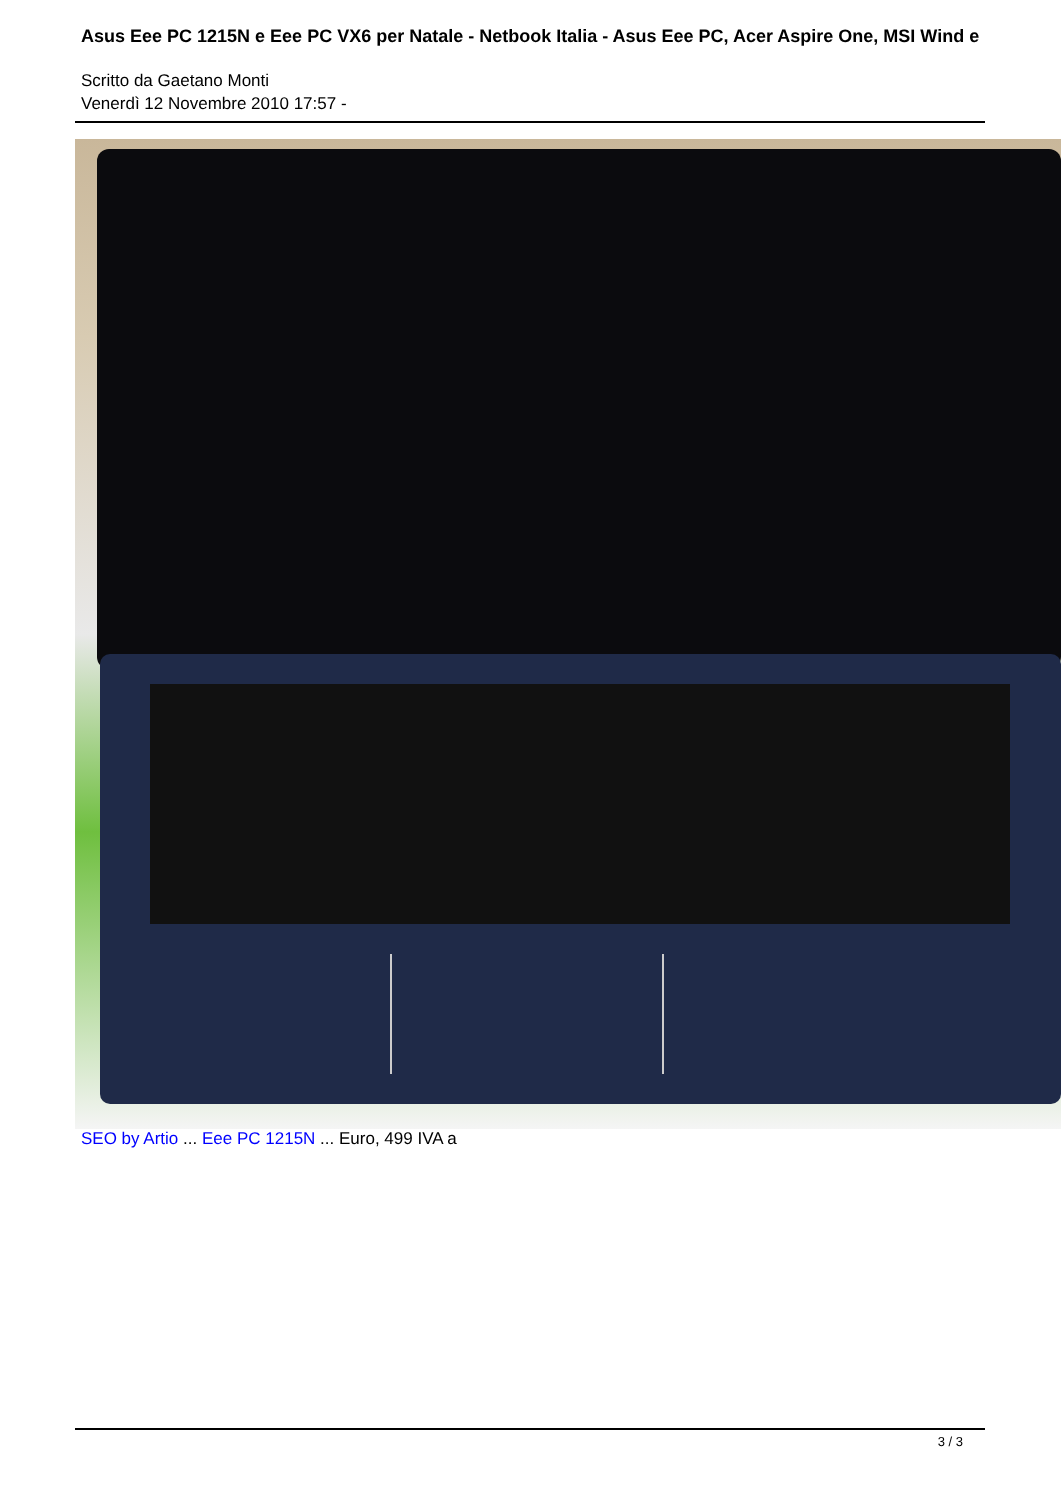Asus Eee PC 1215N e Eee PC VX6 per Natale - Netbook Italia - Asus Eee PC, Acer Aspire One, MSI Wind e
Scritto da Gaetano Monti
Venerdì 12 Novembre 2010 17:57 -
SEO by Artio ... Eee PC 1215N ... Euro, 499 IVA a
3 / 3